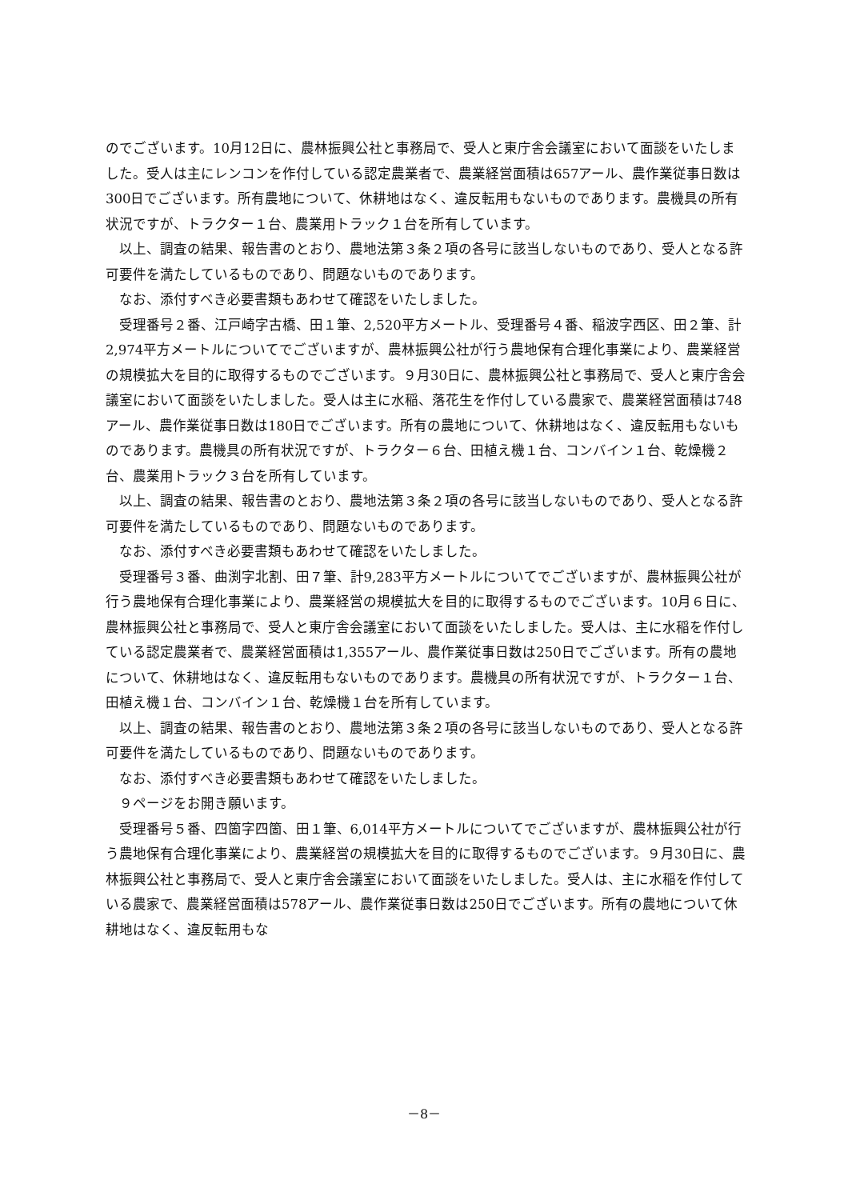のでございます。10月12日に、農林振興公社と事務局で、受人と東庁舎会議室において面談をいたしました。受人は主にレンコンを作付している認定農業者で、農業経営面積は657アール、農作業従事日数は300日でございます。所有農地について、休耕地はなく、違反転用もないものであります。農機具の所有状況ですが、トラクター１台、農業用トラック１台を所有しています。
以上、調査の結果、報告書のとおり、農地法第３条２項の各号に該当しないものであり、受人となる許可要件を満たしているものであり、問題ないものであります。
なお、添付すべき必要書類もあわせて確認をいたしました。
受理番号２番、江戸崎字古橋、田１筆、2,520平方メートル、受理番号４番、稲波字西区、田２筆、計2,974平方メートルについてでございますが、農林振興公社が行う農地保有合理化事業により、農業経営の規模拡大を目的に取得するものでございます。９月30日に、農林振興公社と事務局で、受人と東庁舎会議室において面談をいたしました。受人は主に水稲、落花生を作付している農家で、農業経営面積は748アール、農作業従事日数は180日でございます。所有の農地について、休耕地はなく、違反転用もないものであります。農機具の所有状況ですが、トラクター６台、田植え機１台、コンバイン１台、乾燥機２台、農業用トラック３台を所有しています。
以上、調査の結果、報告書のとおり、農地法第３条２項の各号に該当しないものであり、受人となる許可要件を満たしているものであり、問題ないものであります。
なお、添付すべき必要書類もあわせて確認をいたしました。
受理番号３番、曲渕字北割、田７筆、計9,283平方メートルについてでございますが、農林振興公社が行う農地保有合理化事業により、農業経営の規模拡大を目的に取得するものでございます。10月６日に、農林振興公社と事務局で、受人と東庁舎会議室において面談をいたしました。受人は、主に水稲を作付している認定農業者で、農業経営面積は1,355アール、農作業従事日数は250日でございます。所有の農地について、休耕地はなく、違反転用もないものであります。農機具の所有状況ですが、トラクター１台、田植え機１台、コンバイン１台、乾燥機１台を所有しています。
以上、調査の結果、報告書のとおり、農地法第３条２項の各号に該当しないものであり、受人となる許可要件を満たしているものであり、問題ないものであります。
なお、添付すべき必要書類もあわせて確認をいたしました。
９ページをお開き願います。
受理番号５番、四箇字四箇、田１筆、6,014平方メートルについてでございますが、農林振興公社が行う農地保有合理化事業により、農業経営の規模拡大を目的に取得するものでございます。９月30日に、農林振興公社と事務局で、受人と東庁舎会議室において面談をいたしました。受人は、主に水稲を作付している農家で、農業経営面積は578アール、農作業従事日数は250日でございます。所有の農地について休耕地はなく、違反転用もな
－8－